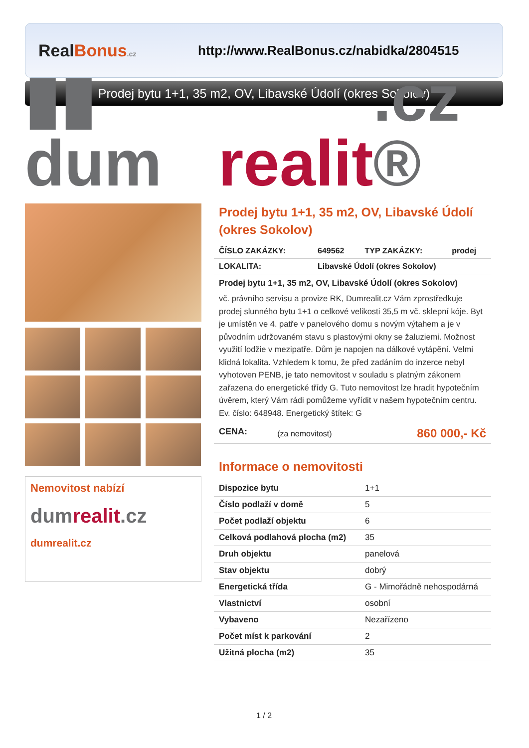RealBonus.cz
http://www.RealBonus.cz/nabidka/2804515
Prodej bytu 1+1, 35 m2, OV, Libavské Údolí (okres Sokolov)
▮▮ dum realit.cz ®
Nemovitost nabízí
dumrealit.cz
dumrealit.cz
Prodej bytu 1+1, 35 m2, OV, Libavské Údolí (okres Sokolov)
| ČÍSLO ZAKÁZKY: | 649562 | TYP ZAKÁZKY: | prodej |
| LOKALITA: | Libavské Údolí (okres Sokolov) | | |
Prodej bytu 1+1, 35 m2, OV, Libavské Údolí (okres Sokolov)
vč. právního servisu a provize RK, Dumrealit.cz Vám zprostředkuje prodej slunného bytu 1+1 o celkové velikosti 35,5 m vč. sklepní kóje. Byt je umístěn ve 4. patře v panelového domu s novým výtahem a je v původním udržovaném stavu s plastovými okny se žaluziemi. Možnost využití lodžie v mezipatře. Dům je napojen na dálkové vytápění. Velmi klidná lokalita. Vzhledem k tomu, že před zadáním do inzerce nebyl vyhotoven PENB, je tato nemovitost v souladu s platným zákonem zařazena do energetické třídy G. Tuto nemovitost lze hradit hypotečním úvěrem, který Vám rádi pomůžeme vyřídit v našem hypotečním centru. Ev. číslo: 648948. Energetický štítek: G
| CENA: | (za nemovitost) | 860 000,- Kč |
Informace o nemovitosti
| Dispozice bytu | 1+1 |
| Číslo podlaží v domě | 5 |
| Počet podlaží objektu | 6 |
| Celková podlahová plocha (m2) | 35 |
| Druh objektu | panelová |
| Stav objektu | dobrý |
| Energetická třída | G - Mimořádně nehospodárná |
| Vlastnictví | osobní |
| Vybaveno | Nezařízeno |
| Počet míst k parkování | 2 |
| Užitná plocha (m2) | 35 |
1 / 2